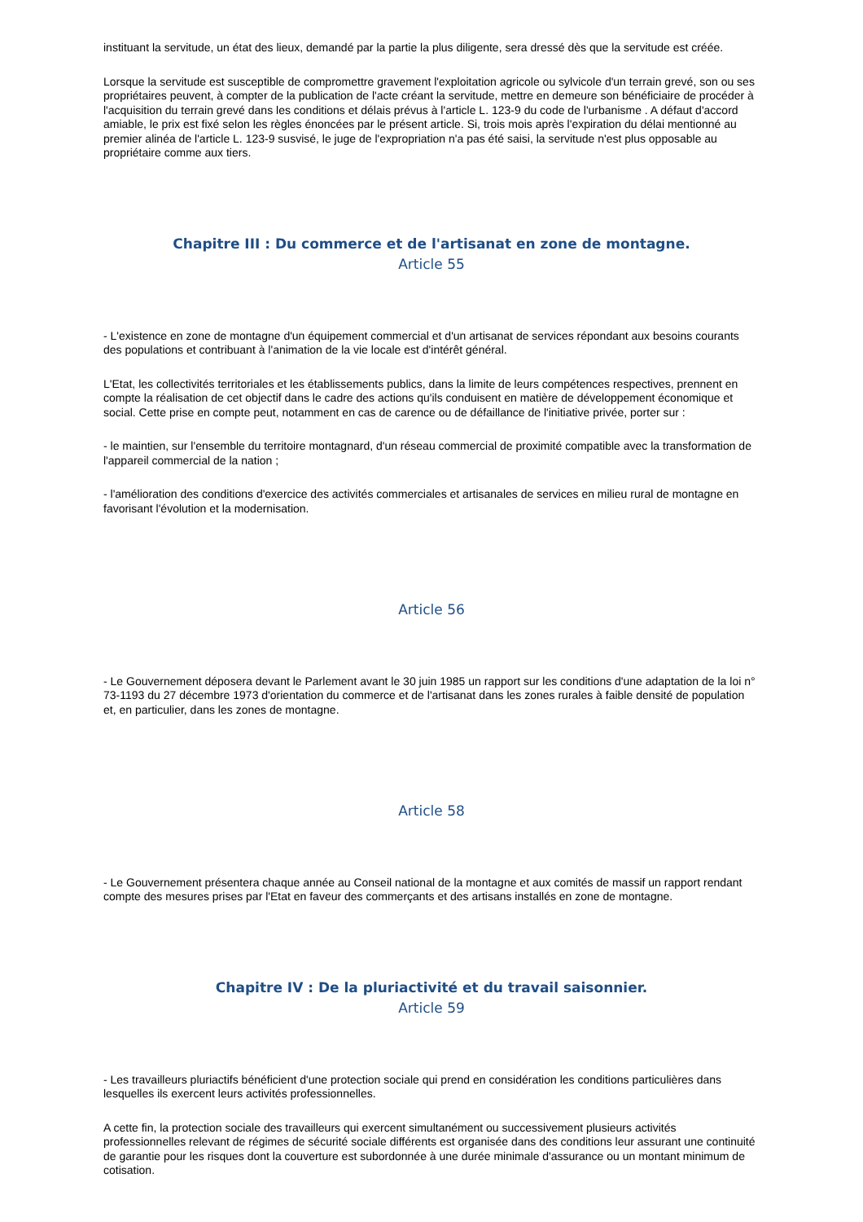instituant la servitude, un état des lieux, demandé par la partie la plus diligente, sera dressé dès que la servitude est créée.
Lorsque la servitude est susceptible de compromettre gravement l'exploitation agricole ou sylvicole d'un terrain grevé, son ou ses propriétaires peuvent, à compter de la publication de l'acte créant la servitude, mettre en demeure son bénéficiaire de procéder à l'acquisition du terrain grevé dans les conditions et délais prévus à l'article L. 123-9 du code de l'urbanisme . A défaut d'accord amiable, le prix est fixé selon les règles énoncées par le présent article. Si, trois mois après l'expiration du délai mentionné au premier alinéa de l'article L. 123-9 susvisé, le juge de l'expropriation n'a pas été saisi, la servitude n'est plus opposable au propriétaire comme aux tiers.
Chapitre III : Du commerce et de l'artisanat en zone de montagne.
Article 55
- L'existence en zone de montagne d'un équipement commercial et d'un artisanat de services répondant aux besoins courants des populations et contribuant à l'animation de la vie locale est d'intérêt général.
L'Etat, les collectivités territoriales et les établissements publics, dans la limite de leurs compétences respectives, prennent en compte la réalisation de cet objectif dans le cadre des actions qu'ils conduisent en matière de développement économique et social. Cette prise en compte peut, notamment en cas de carence ou de défaillance de l'initiative privée, porter sur :
- le maintien, sur l'ensemble du territoire montagnard, d'un réseau commercial de proximité compatible avec la transformation de l'appareil commercial de la nation ;
- l'amélioration des conditions d'exercice des activités commerciales et artisanales de services en milieu rural de montagne en favorisant l'évolution et la modernisation.
Article 56
- Le Gouvernement déposera devant le Parlement avant le 30 juin 1985 un rapport sur les conditions d'une adaptation de la loi n° 73-1193 du 27 décembre 1973 d'orientation du commerce et de l'artisanat dans les zones rurales à faible densité de population et, en particulier, dans les zones de montagne.
Article 58
- Le Gouvernement présentera chaque année au Conseil national de la montagne et aux comités de massif un rapport rendant compte des mesures prises par l'Etat en faveur des commerçants et des artisans installés en zone de montagne.
Chapitre IV : De la pluriactivité et du travail saisonnier.
Article 59
- Les travailleurs pluriactifs bénéficient d'une protection sociale qui prend en considération les conditions particulières dans lesquelles ils exercent leurs activités professionnelles.
A cette fin, la protection sociale des travailleurs qui exercent simultanément ou successivement plusieurs activités professionnelles relevant de régimes de sécurité sociale différents est organisée dans des conditions leur assurant une continuité de garantie pour les risques dont la couverture est subordonnée à une durée minimale d'assurance ou un montant minimum de cotisation.